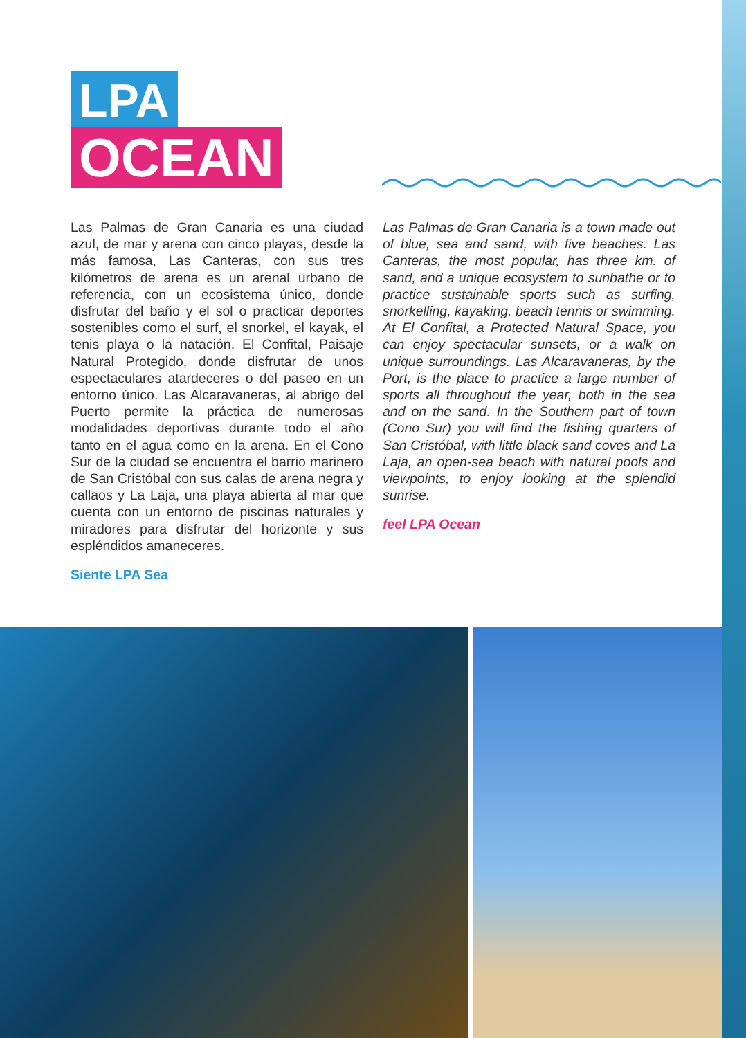LPA
OCEAN
Las Palmas de Gran Canaria es una ciudad azul, de mar y arena con cinco playas, desde la más famosa, Las Canteras, con sus tres kilómetros de arena es un arenal urbano de referencia, con un ecosistema único, donde disfrutar del baño y el sol o practicar deportes sostenibles como el surf, el snorkel, el kayak, el tenis playa o la natación. El Confital, Paisaje Natural Protegido, donde disfrutar de unos espectaculares atardeceres o del paseo en un entorno único. Las Alcaravaneras, al abrigo del Puerto permite la práctica de numerosas modalidades deportivas durante todo el año tanto en el agua como en la arena. En el Cono Sur de la ciudad se encuentra el barrio marinero de San Cristóbal con sus calas de arena negra y callaos y La Laja, una playa abierta al mar que cuenta con un entorno de piscinas naturales y miradores para disfrutar del horizonte y sus espléndidos amaneceres.
Siente LPA Sea
Las Palmas de Gran Canaria is a town made out of blue, sea and sand, with five beaches. Las Canteras, the most popular, has three km. of sand, and a unique ecosystem to sunbathe or to practice sustainable sports such as surfing, snorkelling, kayaking, beach tennis or swimming. At El Confital, a Protected Natural Space, you can enjoy spectacular sunsets, or a walk on unique surroundings. Las Alcaravaneras, by the Port, is the place to practice a large number of sports all throughout the year, both in the sea and on the sand. In the Southern part of town (Cono Sur) you will find the fishing quarters of San Cristóbal, with little black sand coves and La Laja, an open-sea beach with natural pools and viewpoints, to enjoy looking at the splendid sunrise.
feel LPA Ocean